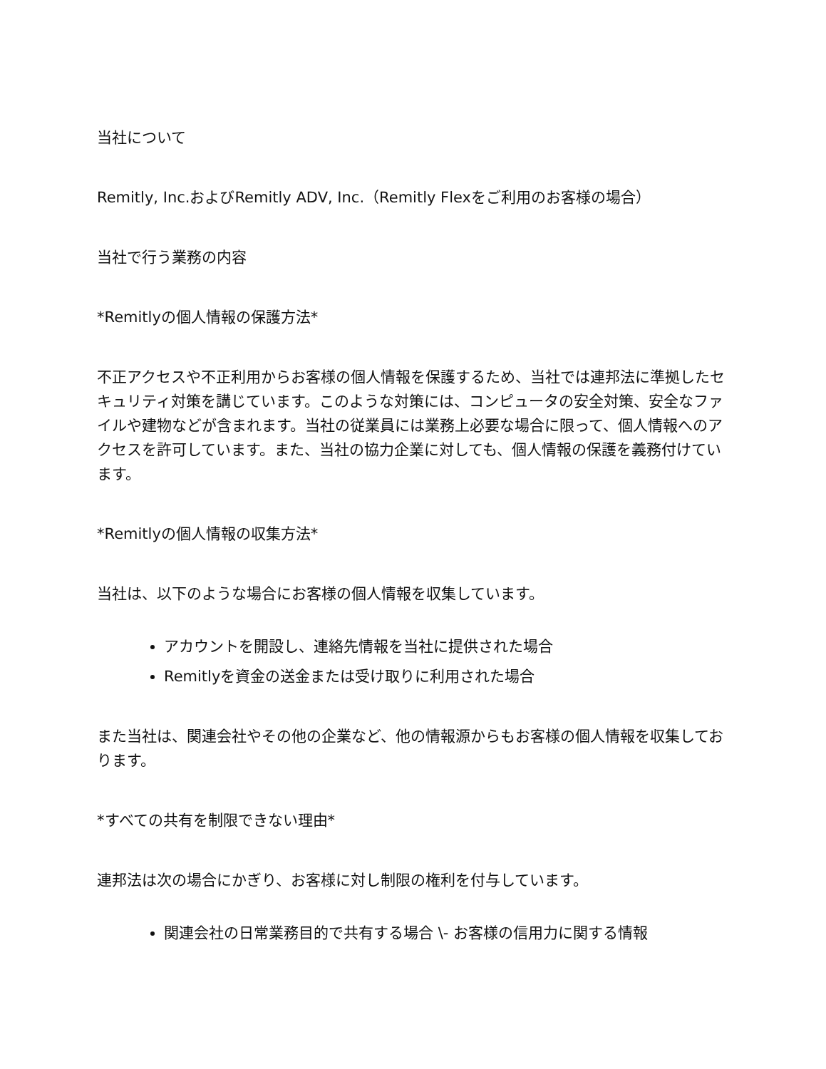当社について
Remitly, Inc.およびRemitly ADV, Inc.（Remitly Flexをご利用のお客様の場合）
当社で行う業務の内容
*Remitlyの個人情報の保護方法*
不正アクセスや不正利用からお客様の個人情報を保護するため、当社では連邦法に準拠したセキュリティ対策を講じています。このような対策には、コンピュータの安全対策、安全なファイルや建物などが含まれます。当社の従業員には業務上必要な場合に限って、個人情報へのアクセスを許可しています。また、当社の協力企業に対しても、個人情報の保護を義務付けています。
*Remitlyの個人情報の収集方法*
当社は、以下のような場合にお客様の個人情報を収集しています。
アカウントを開設し、連絡先情報を当社に提供された場合
Remitlyを資金の送金または受け取りに利用された場合
また当社は、関連会社やその他の企業など、他の情報源からもお客様の個人情報を収集しております。
*すべての共有を制限できない理由*
連邦法は次の場合にかぎり、お客様に対し制限の権利を付与しています。
関連会社の日常業務目的で共有する場合 \- お客様の信用力に関する情報